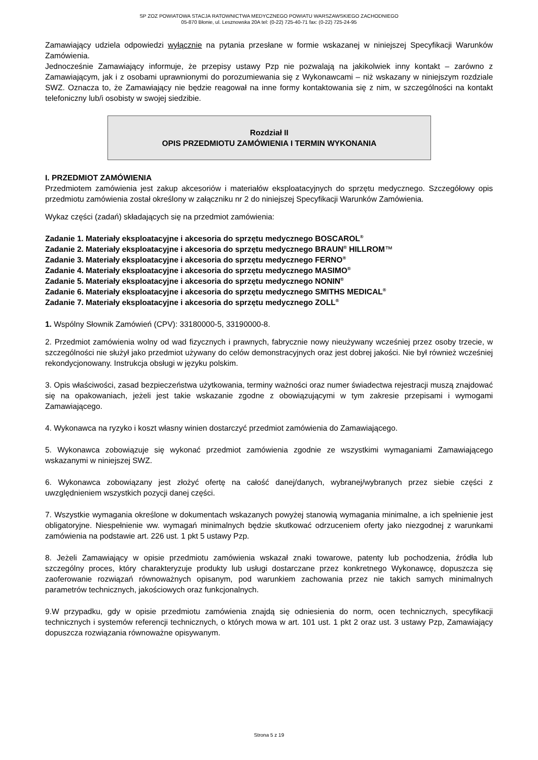SP ZOZ POWIATOWA STACJA RATOWNICTWA MEDYCZNEGO POWIATU WARSZAWSKIEGO ZACHODNIEGO
05-870 Błonie, ul. Lesznowska 20A tel: (0-22) 725-40-71 fax: (0-22) 725-24-95
Zamawiający udziela odpowiedzi wyłącznie na pytania przesłane w formie wskazanej w niniejszej Specyfikacji Warunków Zamówienia.
Jednocześnie Zamawiający informuje, że przepisy ustawy Pzp nie pozwalają na jakikolwiek inny kontakt – zarówno z Zamawiającym, jak i z osobami uprawnionymi do porozumiewania się z Wykonawcami – niż wskazany w niniejszym rozdziale SWZ. Oznacza to, że Zamawiający nie będzie reagował na inne formy kontaktowania się z nim, w szczególności na kontakt telefoniczny lub/i osobisty w swojej siedzibie.
Rozdział II
OPIS PRZEDMIOTU ZAMÓWIENIA I TERMIN WYKONANIA
I. PRZEDMIOT ZAMÓWIENIA
Przedmiotem zamówienia jest zakup akcesoriów i materiałów eksploatacyjnych do sprzętu medycznego. Szczegółowy opis przedmiotu zamówienia został określony w załączniku nr 2 do niniejszej Specyfikacji Warunków Zamówienia.
Wykaz części (zadań) składających się na przedmiot zamówienia:
Zadanie 1. Materiały eksploatacyjne i akcesoria do sprzętu medycznego BOSCAROL<sup>®</sup>
Zadanie 2. Materiały eksploatacyjne i akcesoria do sprzętu medycznego BRAUN<sup>®</sup> HILLROM™
Zadanie 3. Materiały eksploatacyjne i akcesoria do sprzętu medycznego FERNO<sup>®</sup>
Zadanie 4. Materiały eksploatacyjne i akcesoria do sprzętu medycznego MASIMO<sup>®</sup>
Zadanie 5. Materiały eksploatacyjne i akcesoria do sprzętu medycznego NONIN<sup>®</sup>
Zadanie 6. Materiały eksploatacyjne i akcesoria do sprzętu medycznego SMITHS MEDICAL<sup>®</sup>
Zadanie 7. Materiały eksploatacyjne i akcesoria do sprzętu medycznego ZOLL<sup>®</sup>
1. Wspólny Słownik Zamówień (CPV): 33180000-5, 33190000-8.
2. Przedmiot zamówienia wolny od wad fizycznych i prawnych, fabrycznie nowy nieużywany wcześniej przez osoby trzecie, w szczególności nie służył jako przedmiot używany do celów demonstracyjnych oraz jest dobrej jakości. Nie był również wcześniej rekondycjonowany. Instrukcja obsługi w języku polskim.
3. Opis właściwości, zasad bezpieczeństwa użytkowania, terminy ważności oraz numer świadectwa rejestracji muszą znajdować się na opakowaniach, jeżeli jest takie wskazanie zgodne z obowiązującymi w tym zakresie przepisami i wymogami Zamawiającego.
4. Wykonawca na ryzyko i koszt własny winien dostarczyć przedmiot zamówienia do Zamawiającego.
5. Wykonawca zobowiązuje się wykonać przedmiot zamówienia zgodnie ze wszystkimi wymaganiami Zamawiającego wskazanymi w niniejszej SWZ.
6. Wykonawca zobowiązany jest złożyć ofertę na całość danej/danych, wybranej/wybranych przez siebie części z uwzględnieniem wszystkich pozycji danej części.
7. Wszystkie wymagania określone w dokumentach wskazanych powyżej stanowią wymagania minimalne, a ich spełnienie jest obligatoryjne. Niespełnienie ww. wymagań minimalnych będzie skutkować odrzuceniem oferty jako niezgodnej z warunkami zamówienia na podstawie art. 226 ust. 1 pkt 5 ustawy Pzp.
8. Jeżeli Zamawiający w opisie przedmiotu zamówienia wskazał znaki towarowe, patenty lub pochodzenia, źródła lub szczególny proces, który charakteryzuje produkty lub usługi dostarczane przez konkretnego Wykonawcę, dopuszcza się zaoferowanie rozwiązań równoważnych opisanym, pod warunkiem zachowania przez nie takich samych minimalnych parametrów technicznych, jakościowych oraz funkcjonalnych.
9.W przypadku, gdy w opisie przedmiotu zamówienia znajdą się odniesienia do norm, ocen technicznych, specyfikacji technicznych i systemów referencji technicznych, o których mowa w art. 101 ust. 1 pkt 2 oraz ust. 3 ustawy Pzp, Zamawiający dopuszcza rozwiązania równoważne opisywanym.
Strona 5 z 19